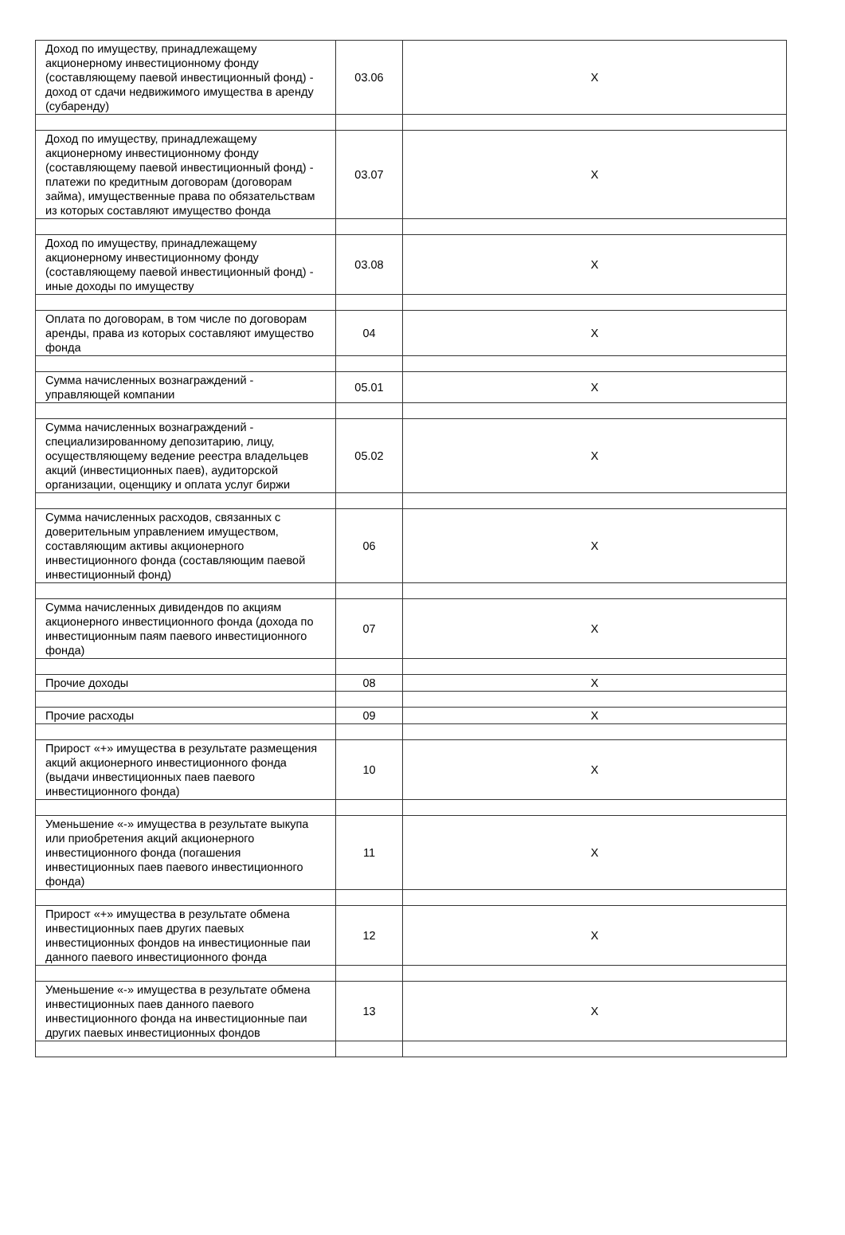| Доход по имуществу, принадлежащему акционерному инвестиционному фонду (составляющему паевой инвестиционный фонд) - доход от сдачи недвижимого имущества в аренду (субаренду) | 03.06 | X |
| Доход по имуществу, принадлежащему акционерному инвестиционному фонду (составляющему паевой инвестиционный фонд) - платежи по кредитным договорам (договорам займа), имущественные права по обязательствам из которых составляют имущество фонда | 03.07 | X |
| Доход по имуществу, принадлежащему акционерному инвестиционному фонду (составляющему паевой инвестиционный фонд) - иные доходы по имуществу | 03.08 | X |
| Оплата по договорам, в том числе по договорам аренды, права из которых составляют имущество фонда | 04 | X |
| Сумма начисленных вознаграждений - управляющей компании | 05.01 | X |
| Сумма начисленных вознаграждений - специализированному депозитарию, лицу, осуществляющему ведение реестра владельцев акций (инвестиционных паев), аудиторской организации, оценщику и оплата услуг биржи | 05.02 | X |
| Сумма начисленных расходов, связанных с доверительным управлением имуществом, составляющим активы акционерного инвестиционного фонда (составляющим паевой инвестиционный фонд) | 06 | X |
| Сумма начисленных дивидендов по акциям акционерного инвестиционного фонда (дохода по инвестиционным паям паевого инвестиционного фонда) | 07 | X |
| Прочие доходы | 08 | X |
| Прочие расходы | 09 | X |
| Прирост «+» имущества в результате размещения акций акционерного инвестиционного фонда (выдачи инвестиционных паев паевого инвестиционного фонда) | 10 | X |
| Уменьшение «-» имущества в результате выкупа или приобретения акций акционерного инвестиционного фонда (погашения инвестиционных паев паевого инвестиционного фонда) | 11 | X |
| Прирост «+» имущества в результате обмена инвестиционных паев других паевых инвестиционных фондов на инвестиционные паи данного паевого инвестиционного фонда | 12 | X |
| Уменьшение «-» имущества в результате обмена инвестиционных паев данного паевого инвестиционного фонда на инвестиционные паи других паевых инвестиционных фондов | 13 | X |